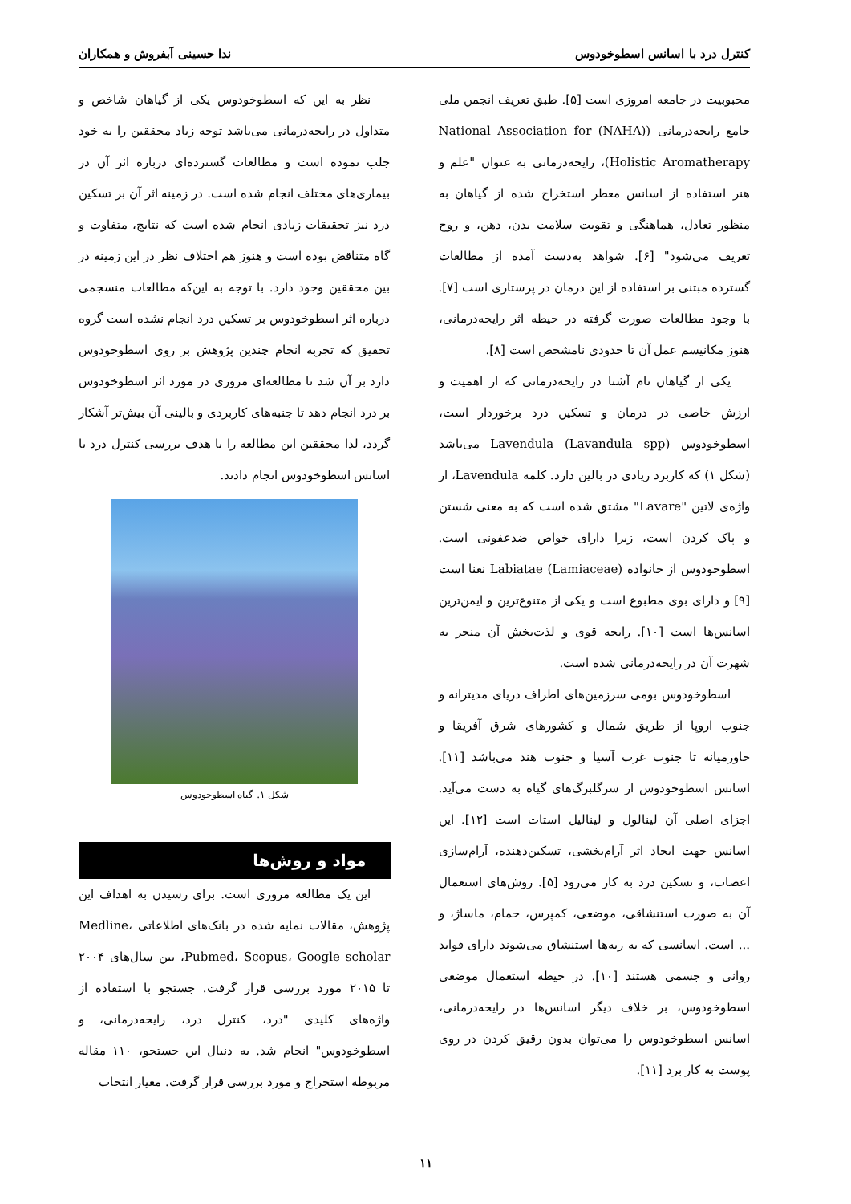کنترل درد با اسانس اسطوخودوس ندا حسینی آبفروش و همکاران
محبوبیت در جامعه امروزی است [۵]. طبق تعریف انجمن ملی جامع رایحه‌درمانی (National Association for (NAHA) Holistic Aromatherapy)، رایحه‌درمانی به عنوان "علم و هنر استفاده از اسانس معطر استخراج شده از گیاهان به منظور تعادل، هماهنگی و تقویت سلامت بدن، ذهن، و روح تعریف می‌شود" [۶]. شواهد به‌دست آمده از مطالعات گسترده مبتنی بر استفاده از این درمان در پرستاری است [۷]. با وجود مطالعات صورت گرفته در حیطه اثر رایحه‌درمانی، هنوز مکانیسم عمل آن تا حدودی نامشخص است [۸].
یکی از گیاهان نام آشنا در رایحه‌درمانی که از اهمیت و ارزش خاصی در درمان و تسکین درد برخوردار است، اسطوخودوس (Lavandula spp) Lavendula می‌باشد (شکل ۱) که کاربرد زیادی در بالین دارد. کلمه Lavendula، از واژه‌ی لاتین "Lavare" مشتق شده است که به معنی شستن و پاک کردن است، زیرا دارای خواص ضدعفونی است. اسطوخودوس از خانواده Labiatae (Lamiaceae) نعنا است [۹] و دارای بوی مطبوع است و یکی از متنوع‌ترین و ایمن‌ترین اسانس‌ها است [۱۰]. رایحه قوی و لذت‌بخش آن منجر به شهرت آن در رایحه‌درمانی شده است.
اسطوخودوس بومی سرزمین‌های اطراف دریای مدیترانه و جنوب اروپا از طریق شمال و کشورهای شرق آفریقا و خاورمیانه تا جنوب غرب آسیا و جنوب هند می‌باشد [۱۱]. اسانس اسطوخودوس از سرگلبرگ‌های گیاه به دست می‌آید. اجزای اصلی آن لینالول و لینالیل استات است [۱۲]. این اسانس جهت ایجاد اثر آرام‌بخشی، تسکین‌دهنده، آرام‌سازی اعصاب، و تسکین درد به کار می‌رود [۵]. روش‌های استعمال آن به صورت استنشاقی، موضعی، کمپرس، حمام، ماساژ، و ... است. اسانسی که به ریه‌ها استنشاق می‌شوند دارای فواید روانی و جسمی هستند [۱۰]. در حیطه استعمال موضعی اسطوخودوس، بر خلاف دیگر اسانس‌ها در رایحه‌درمانی، اسانس اسطوخودوس را می‌توان بدون رقیق کردن در روی پوست به کار برد [۱۱].
نظر به این که اسطوخودوس یکی از گیاهان شاخص و متداول در رایحه‌درمانی می‌باشد توجه زیاد محققین را به خود جلب نموده است و مطالعات گسترده‌ای درباره اثر آن در بیماری‌های مختلف انجام شده است. در زمینه اثر آن بر تسکین درد نیز تحقیقات زیادی انجام شده است که نتایج، متفاوت و گاه متناقض بوده است و هنوز هم اختلاف نظر در این زمینه در بین محققین وجود دارد. با توجه به این‌که مطالعات منسجمی درباره اثر اسطوخودوس بر تسکین درد انجام نشده است گروه تحقیق که تجربه انجام چندین پژوهش بر روی اسطوخودوس دارد بر آن شد تا مطالعه‌ای مروری در مورد اثر اسطوخودوس بر درد انجام دهد تا جنبه‌های کاربردی و بالینی آن بیش‌تر آشکار گردد، لذا محققین این مطالعه را با هدف بررسی کنترل درد با اسانس اسطوخودوس انجام دادند.
شکل ۱. گیاه اسطوخودوس
مواد و روش‌ها
این یک مطالعه مروری است. برای رسیدن به اهداف این پژوهش، مقالات نمایه شده در بانک‌های اطلاعاتی Medline، Pubmed، Scopus، Google scholar، بین سال‌های ۲۰۰۴ تا ۲۰۱۵ مورد بررسی قرار گرفت. جستجو با استفاده از واژه‌های کلیدی "درد، کنترل درد، رایحه‌درمانی، و اسطوخودوس" انجام شد. به دنبال این جستجو، ۱۱۰ مقاله مربوطه استخراج و مورد بررسی قرار گرفت. معیار انتخاب
۱۱